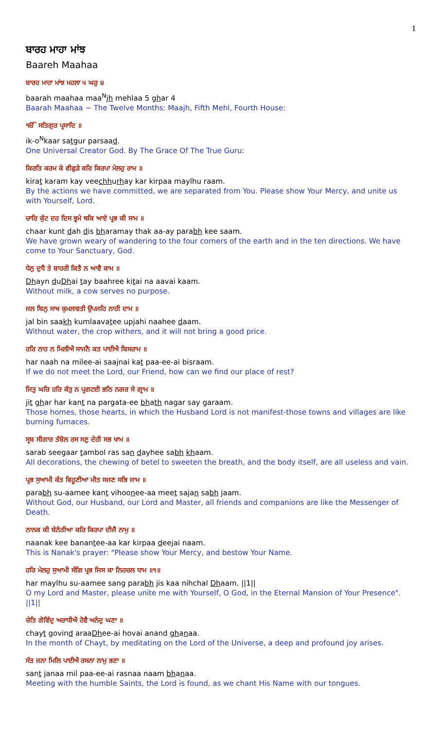1
ਬਾਰਹ ਮਾਹਾ ਮਾਂਝ
Baareh Maahaa
ਬਾਰਹ ਮਾਹਾ ਮਾਂਝ ਮਹਲਾ ੫ ਘਰੁ ੪
baarah maahaa maa<sup>N</sup>jh mehlaa 5 ghar 4
Baarah Maahaa ~ The Twelve Months: Maajh, Fifth Mehl, Fourth House:
ੴ ਸਤਿਗੁਰ ਪ੍ਰਸਾਦਿ ॥
ik-o<sup>N</sup>kaar satgur parsaad.
One Universal Creator God. By The Grace Of The True Guru:
ਕਿਰਤਿ ਕਰਮ ਕੇ ਵੀਛੁੜੇ ਕਰਿ ਕਿਰਪਾ ਮੇਲਹੁ ਰਾਮ ॥
kirat karam kay veechhurhay kar kirpaa maylhu raam.
By the actions we have committed, we are separated from You. Please show Your Mercy, and unite us with Yourself, Lord.
ਚਾਰਿ ਕੁੰਟ ਦਹ ਦਿਸ ਭ੍ਰਮੇ ਥਕਿ ਆਏ ਪ੍ਰਭ ਕੀ ਸਾਮ ॥
chaar kunt dah dis bharamay thak aa-ay parabh kee saam.
We have grown weary of wandering to the four corners of the earth and in the ten directions. We have come to Your Sanctuary, God.
ਧੇਨੁ ਦੁਧੈ ਤੇ ਬਾਹਰੀ ਕਿਤੈ ਨ ਆਵੈ ਕਾਮ ॥
Dhayn duDhai tay baahree kitai na aavai kaam.
Without milk, a cow serves no purpose.
ਜਲ ਬਿਨੁ ਸਾਖ ਕੁਮਲਾਵਤੀ ਉਪਜਹਿ ਨਾਹੀ ਦਾਮ ॥
jal bin saakh kumlaavatee upjahi naahee daam.
Without water, the crop withers, and it will not bring a good price.
ਹਰਿ ਨਾਹ ਨ ਮਿਲੀਐ ਸਾਜਨੈ ਕਤ ਪਾਈਐ ਬਿਸਰਾਮ ॥
har naah na milee-ai saajnai kat paa-ee-ai bisraam.
If we do not meet the Lord, our Friend, how can we find our place of rest?
ਜਿਤੁ ਘਰਿ ਹਰਿ ਕੰਤੁ ਨ ਪ੍ਰਗਟਈ ਭਠਿ ਨਗਰ ਸੇ ਗ੍ਰਾਮ ॥
jit ghar har kant na pargata-ee bhath nagar say garaam.
Those homes, those hearts, in which the Husband Lord is not manifest-those towns and villages are like burning furnaces.
ਸ੍ਰਬ ਸੀਗਾਰ ਤੰਬੋਲ ਰਸ ਸਣੁ ਦੇਹੀ ਸਭ ਖਾਮ ॥
sarab seegaar tambol ras san dayhee sabh khaam.
All decorations, the chewing of betel to sweeten the breath, and the body itself, are all useless and vain.
ਪ੍ਰਭ ਸੁਆਮੀ ਕੰਤ ਵਿਹੂਣੀਆ ਮੀਤ ਸਜਣ ਸਭਿ ਜਾਮ ॥
parabh su-aamee kant vihoonee-aa meet sajan sabh jaam.
Without God, our Husband, our Lord and Master, all friends and companions are like the Messenger of Death.
ਨਾਨਕ ਕੀ ਬੇਨੰਤੀਆ ਕਰਿ ਕਿਰਪਾ ਦੀਜੈ ਨਾਮੁ ॥
naanak kee banantee-aa kar kirpaa deejai naam.
This is Nanak's prayer: "Please show Your Mercy, and bestow Your Name.
ਹਰਿ ਮੇਲਹੁ ਸੁਆਮੀ ਸੰਗਿ ਪ੍ਰਭ ਜਿਸ ਕਾ ਨਿਹਚਲ ਧਾਮ ॥੧॥
har maylhu su-aamee sang parabh jis kaa nihchal Dhaam. ||1||
O my Lord and Master, please unite me with Yourself, O God, in the Eternal Mansion of Your Presence". ||1||
ਚੇਤਿ ਗੋਵਿੰਦੁ ਅਰਾਧੀਐ ਹੋਵੈ ਅਨੰਦੁ ਘਣਾ ॥
chayt govind araaDhee-ai hovai anand ghanaa.
In the month of Chayt, by meditating on the Lord of the Universe, a deep and profound joy arises.
ਸੰਤ ਜਨਾ ਮਿਲਿ ਪਾਈਐ ਰਸਨਾ ਨਾਮੁ ਭਣਾ ॥
sant janaa mil paa-ee-ai rasnaa naam bhanaa.
Meeting with the humble Saints, the Lord is found, as we chant His Name with our tongues.